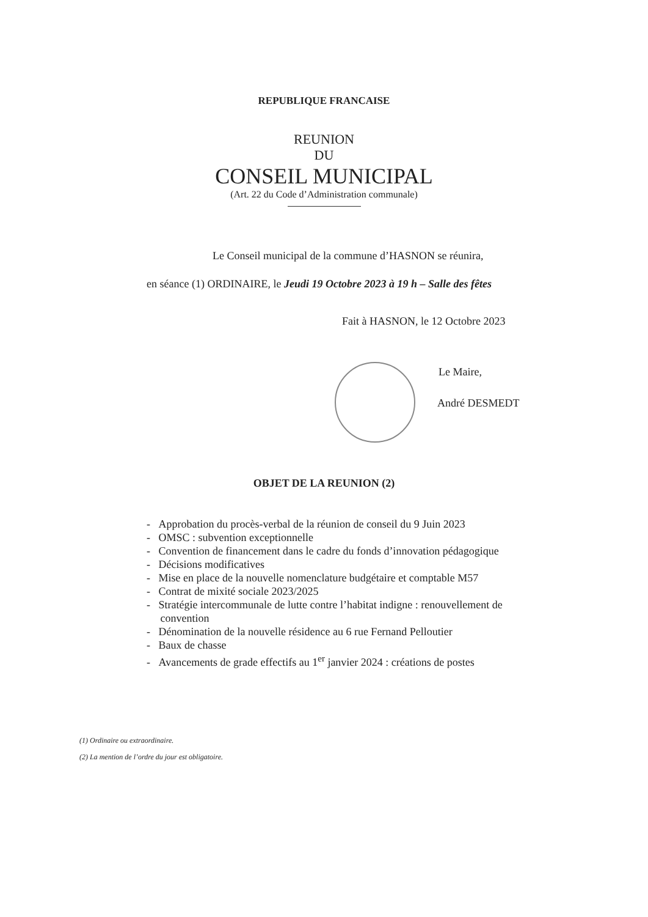REPUBLIQUE FRANCAISE
REUNION
DU
CONSEIL MUNICIPAL
(Art. 22 du Code d’Administration communale)
Le Conseil municipal de la commune d’HASNON se réunira,
en séance (1) ORDINAIRE, le Jeudi 19 Octobre 2023 à 19 h – Salle des fêtes
Fait à HASNON, le 12 Octobre 2023
Le Maire,
André DESMEDT
OBJET DE LA REUNION (2)
- Approbation du procès-verbal de la réunion de conseil du 9 Juin 2023
- OMSC : subvention exceptionnelle
- Convention de financement dans le cadre du fonds d’innovation pédagogique
- Décisions modificatives
- Mise en place de la nouvelle nomenclature budgétaire et comptable M57
- Contrat de mixité sociale 2023/2025
- Stratégie intercommunale de lutte contre l’habitat indigne : renouvellement de
convention
- Dénomination de la nouvelle résidence au 6 rue Fernand Pelloutier
- Baux de chasse
- Avancements de grade effectifs au 1<sup>er</sup> janvier 2024 : créations de postes
(1) Ordinaire ou extraordinaire.
(2) La mention de l’ordre du jour est obligatoire.